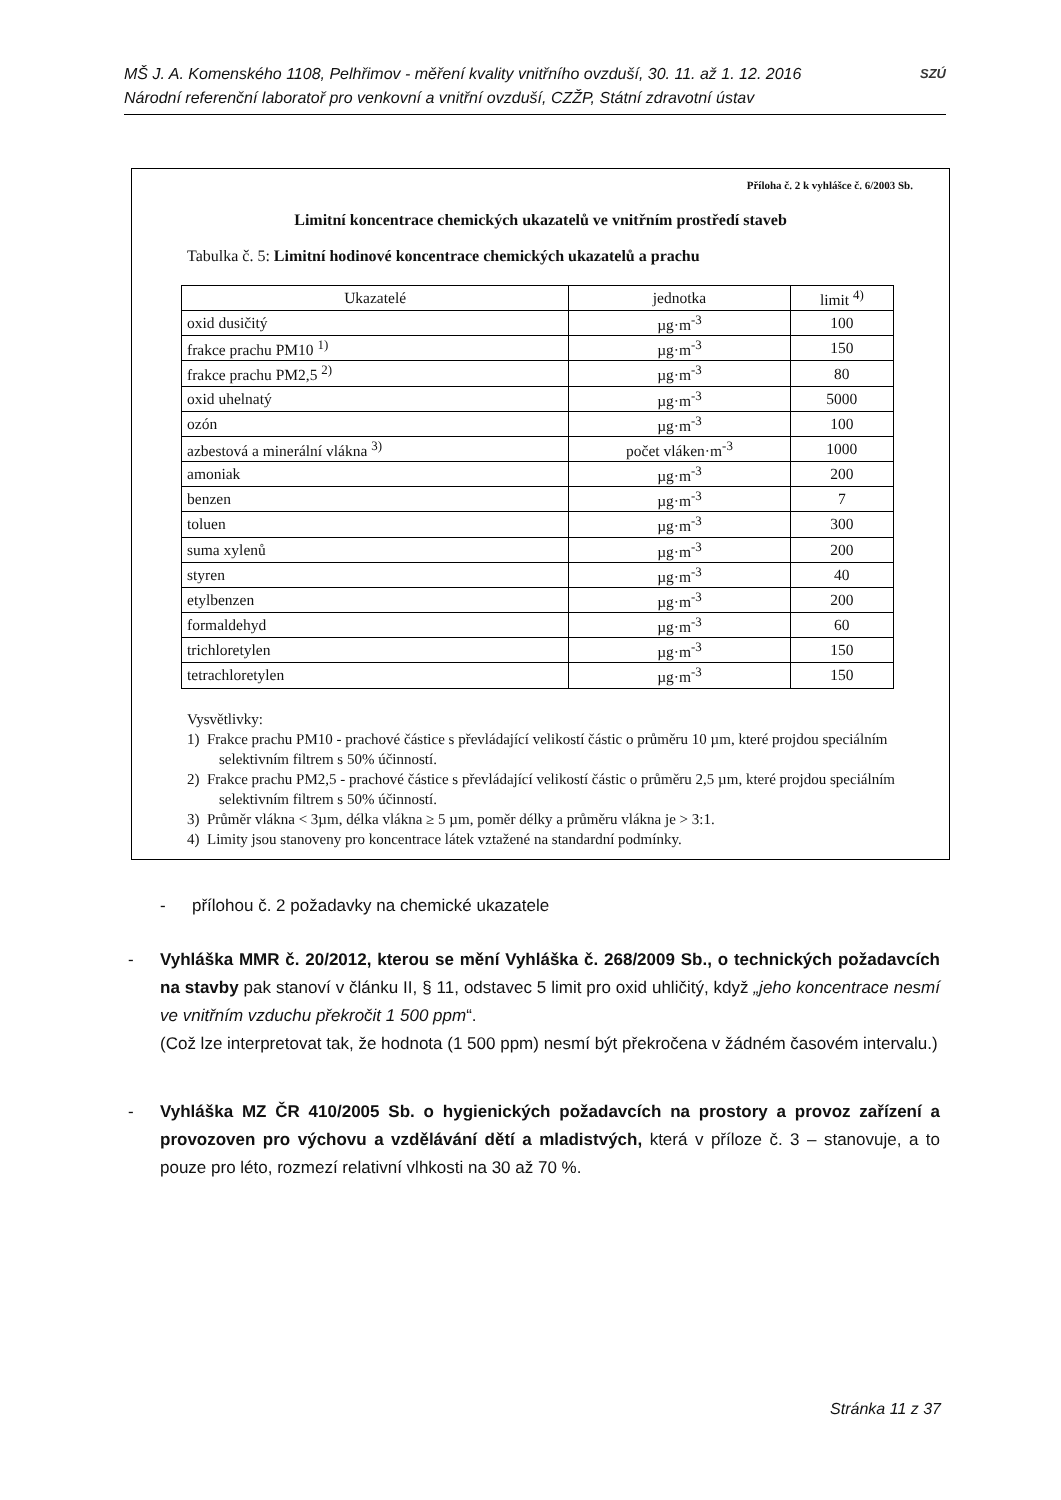MŠ J. A. Komenského 1108, Pelhřimov - měření kvality vnitřního ovzduší, 30. 11. až 1. 12. 2016
Národní referenční laboratoř pro venkovní a vnitřní ovzduší, CZŽP, Státní zdravotní ústav
SZÚ
Příloha č. 2 k vyhlášce č. 6/2003 Sb.
Limitní koncentrace chemických ukazatelů ve vnitřním prostředí staveb
Tabulka č. 5: Limitní hodinové koncentrace chemických ukazatelů a prachu
| Ukazatelé | jednotka | limit <sup>4)</sup> |
| --- | --- | --- |
| oxid dusičitý | µg·m<sup>-3</sup> | 100 |
| frakce prachu PM10 <sup>1)</sup> | µg·m<sup>-3</sup> | 150 |
| frakce prachu PM2,5 <sup>2)</sup> | µg·m<sup>-3</sup> | 80 |
| oxid uhelnatý | µg·m<sup>-3</sup> | 5000 |
| ozón | µg·m<sup>-3</sup> | 100 |
| azbestová a minerální vlákna <sup>3)</sup> | počet vláken·m<sup>-3</sup> | 1000 |
| amoniak | µg·m<sup>-3</sup> | 200 |
| benzen | µg·m<sup>-3</sup> | 7 |
| toluen | µg·m<sup>-3</sup> | 300 |
| suma xylenů | µg·m<sup>-3</sup> | 200 |
| styren | µg·m<sup>-3</sup> | 40 |
| etylbenzen | µg·m<sup>-3</sup> | 200 |
| formaldehyd | µg·m<sup>-3</sup> | 60 |
| trichloretylen | µg·m<sup>-3</sup> | 150 |
| tetrachloretylen | µg·m<sup>-3</sup> | 150 |
Vysvětlivky:
1) Frakce prachu PM10 - prachové částice s převládající velikostí částic o průměru 10 µm, které projdou speciálním selektivním filtrem s 50% účinností.
2) Frakce prachu PM2,5 - prachové částice s převládající velikostí částic o průměru 2,5 µm, které projdou speciálním selektivním filtrem s 50% účinností.
3) Průměr vlákna < 3µm, délka vlákna ≥ 5 µm, poměr délky a průměru vlákna je > 3:1.
4) Limity jsou stanoveny pro koncentrace látek vztažené na standardní podmínky.
- přílohou č. 2 požadavky na chemické ukazatele
- Vyhláška MMR č. 20/2012, kterou se mění Vyhláška č. 268/2009 Sb., o technických požadavcích na stavby pak stanoví v článku II, § 11, odstavec 5 limit pro oxid uhličitý, když „jeho koncentrace nesmí ve vnitřním vzduchu překročit 1 500 ppm“.
(Což lze interpretovat tak, že hodnota (1 500 ppm) nesmí být překročena v žádném časovém intervalu.)
- Vyhláška MZ ČR 410/2005 Sb. o hygienických požadavcích na prostory a provoz zařízení a provozoven pro výchovu a vzdělávání dětí a mladistvých, která v příloze č. 3 – stanovuje, a to pouze pro léto, rozmezí relativní vlhkosti na 30 až 70 %.
Stránka 11 z 37